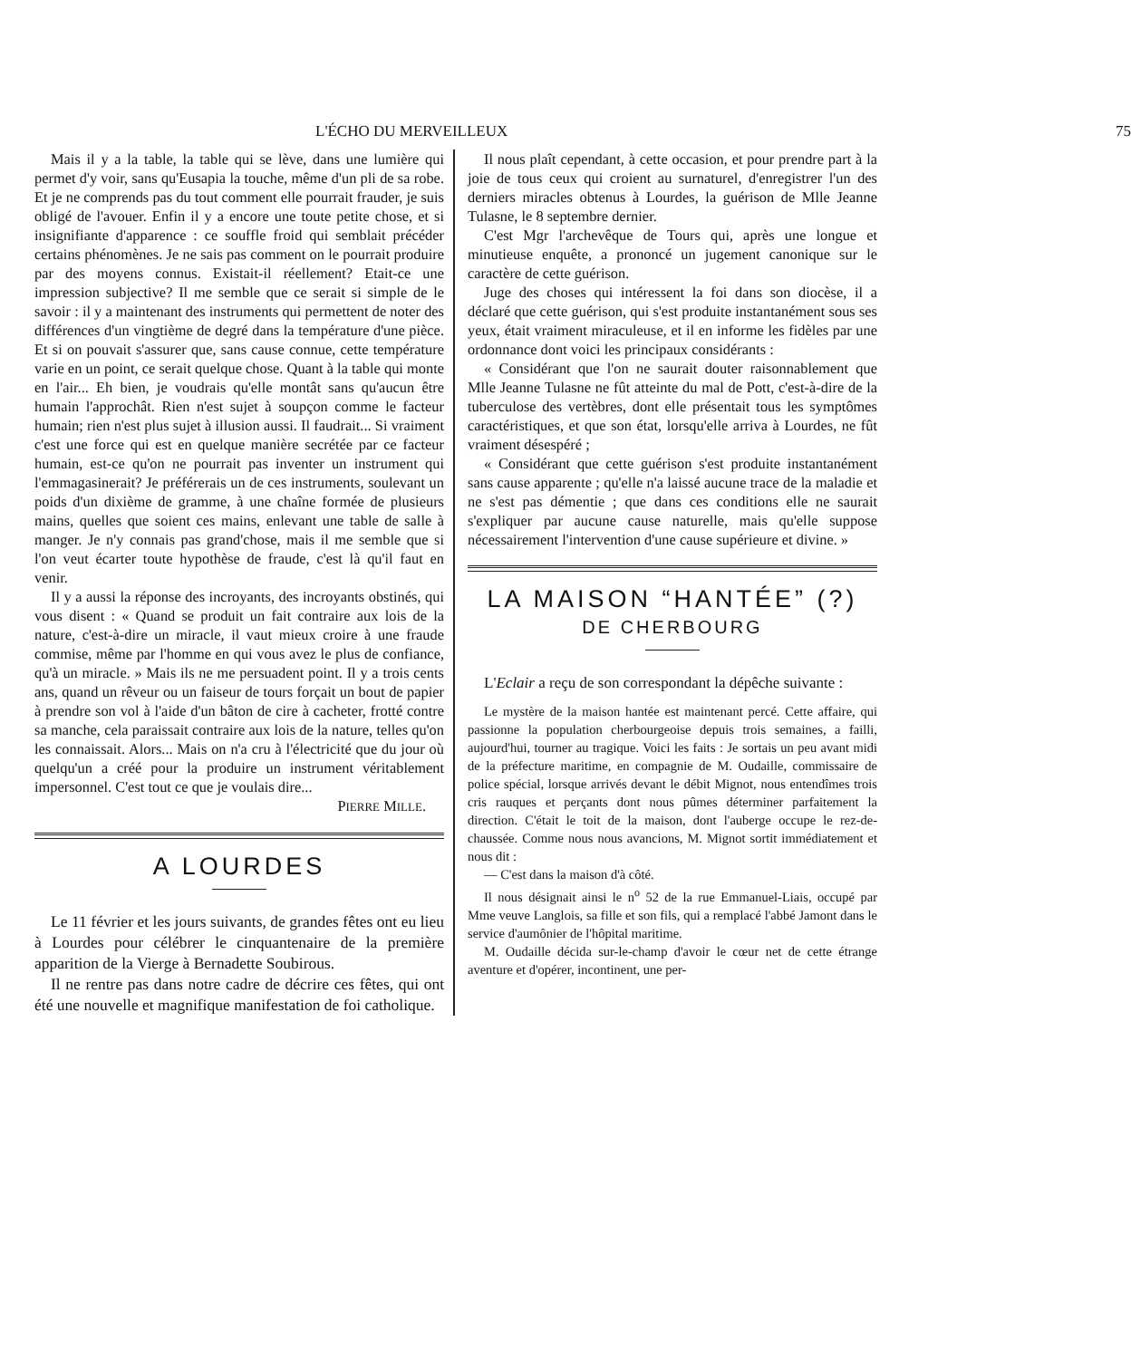L'ÉCHO DU MERVEILLEUX 75
Mais il y a la table, la table qui se lève, dans une lumière qui permet d'y voir, sans qu'Eusapia la touche, même d'un pli de sa robe. Et je ne comprends pas du tout comment elle pourrait frauder, je suis obligé de l'avouer. Enfin il y a encore une toute petite chose, et si insignifiante d'apparence : ce souffle froid qui semblait précéder certains phénomènes. Je ne sais pas comment on le pourrait produire par des moyens connus. Existait-il réellement? Etait-ce une impression subjective? Il me semble que ce serait si simple de le savoir : il y a maintenant des instruments qui permettent de noter des différences d'un vingtième de degré dans la température d'une pièce. Et si on pouvait s'assurer que, sans cause connue, cette température varie en un point, ce serait quelque chose. Quant à la table qui monte en l'air... Eh bien, je voudrais qu'elle montât sans qu'aucun être humain l'approchât. Rien n'est sujet à soupçon comme le facteur humain; rien n'est plus sujet à illusion aussi. Il faudrait... Si vraiment c'est une force qui est en quelque manière secrétée par ce facteur humain, est-ce qu'on ne pourrait pas inventer un instrument qui l'emmagasinerait? Je préférerais un de ces instruments, soulevant un poids d'un dixième de gramme, à une chaîne formée de plusieurs mains, quelles que soient ces mains, enlevant une table de salle à manger. Je n'y connais pas grand'chose, mais il me semble que si l'on veut écarter toute hypothèse de fraude, c'est là qu'il faut en venir.
Il y a aussi la réponse des incroyants, des incroyants obstinés, qui vous disent : « Quand se produit un fait contraire aux lois de la nature, c'est-à-dire un miracle, il vaut mieux croire à une fraude commise, même par l'homme en qui vous avez le plus de confiance, qu'à un miracle. » Mais ils ne me persuadent point. Il y a trois cents ans, quand un rêveur ou un faiseur de tours forçait un bout de papier à prendre son vol à l'aide d'un bâton de cire à cacheter, frotté contre sa manche, cela paraissait contraire aux lois de la nature, telles qu'on les connaissait. Alors... Mais on n'a cru à l'électricité que du jour où quelqu'un a créé pour la produire un instrument véritablement impersonnel. C'est tout ce que je voulais dire...
PIERRE MILLE.
A LOURDES
Le 11 février et les jours suivants, de grandes fêtes ont eu lieu à Lourdes pour célébrer le cinquantenaire de la première apparition de la Vierge à Bernadette Soubirous.
Il ne rentre pas dans notre cadre de décrire ces fêtes, qui ont été une nouvelle et magnifique manifestation de foi catholique.
Il nous plaît cependant, à cette occasion, et pour prendre part à la joie de tous ceux qui croient au surnaturel, d'enregistrer l'un des derniers miracles obtenus à Lourdes, la guérison de Mlle Jeanne Tulasne, le 8 septembre dernier.
C'est Mgr l'archevêque de Tours qui, après une longue et minutieuse enquête, a prononcé un jugement canonique sur le caractère de cette guérison.
Juge des choses qui intéressent la foi dans son diocèse, il a déclaré que cette guérison, qui s'est produite instantanément sous ses yeux, était vraiment miraculeuse, et il en informe les fidèles par une ordonnance dont voici les principaux considérants :
« Considérant que l'on ne saurait douter raisonnablement que Mlle Jeanne Tulasne ne fût atteinte du mal de Pott, c'est-à-dire de la tuberculose des vertèbres, dont elle présentait tous les symptômes caractéristiques, et que son état, lorsqu'elle arriva à Lourdes, ne fût vraiment désespéré ;
« Considérant que cette guérison s'est produite instantanément sans cause apparente ; qu'elle n'a laissé aucune trace de la maladie et ne s'est pas démentie ; que dans ces conditions elle ne saurait s'expliquer par aucune cause naturelle, mais qu'elle suppose nécessairement l'intervention d'une cause supérieure et divine. »
LA MAISON “HANTÉE” (?)
DE CHERBOURG
L'Eclair a reçu de son correspondant la dépêche suivante :
Le mystère de la maison hantée est maintenant percé. Cette affaire, qui passionne la population cherbourgeoise depuis trois semaines, a failli, aujourd'hui, tourner au tragique. Voici les faits : Je sortais un peu avant midi de la préfecture maritime, en compagnie de M. Oudaille, commissaire de police spécial, lorsque arrivés devant le débit Mignot, nous entendîmes trois cris rauques et perçants dont nous pûmes déterminer parfaitement la direction. C'était le toit de la maison, dont l'auberge occupe le rez-de-chaussée. Comme nous nous avancions, M. Mignot sortit immédiatement et nous dit :
— C'est dans la maison d'à côté.
Il nous désignait ainsi le n<sup>o</sup> 52 de la rue Emmanuel-Liais, occupé par Mme veuve Langlois, sa fille et son fils, qui a remplacé l'abbé Jamont dans le service d'aumônier de l'hôpital maritime.
M. Oudaille décida sur-le-champ d'avoir le cœur net de cette étrange aventure et d'opérer, incontinent, une per-